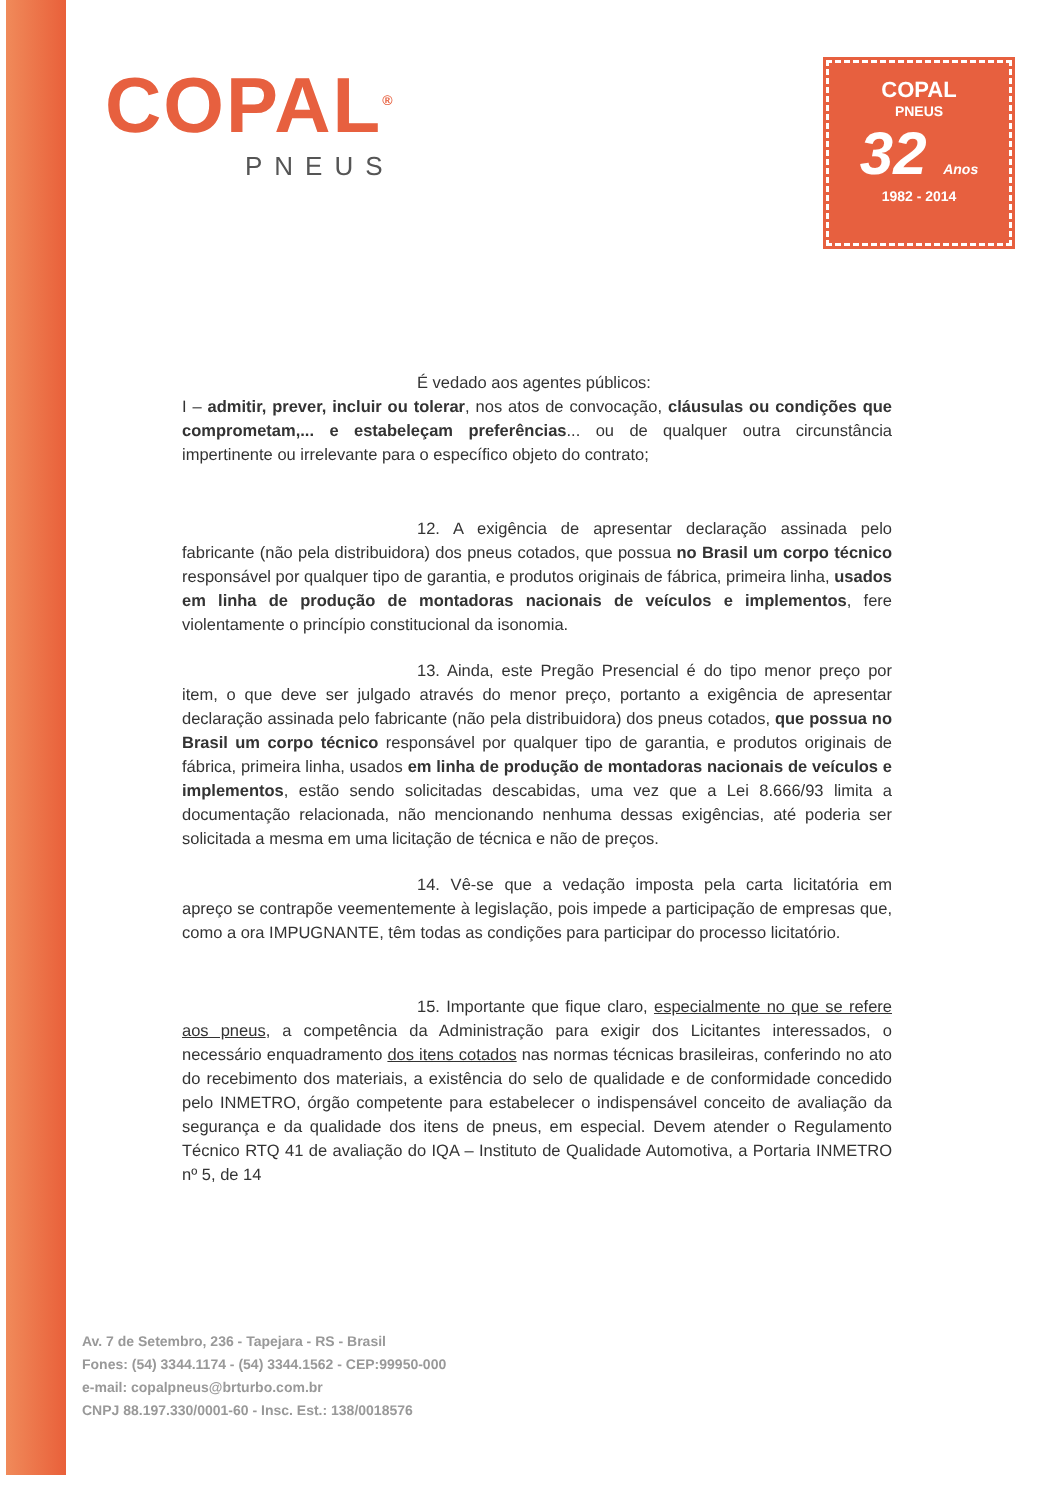COPAL<sup>®</sup>
PNEUS
COPAL
PNEUS
32 Anos
1982 - 2014
É vedado aos agentes públicos:
I – admitir, prever, incluir ou tolerar, nos atos de convocação, cláusulas ou condições que comprometam,... e estabeleçam preferências... ou de qualquer outra circunstância impertinente ou irrelevante para o específico objeto do contrato;
12. A exigência de apresentar declaração assinada pelo fabricante (não pela distribuidora) dos pneus cotados, que possua no Brasil um corpo técnico responsável por qualquer tipo de garantia, e produtos originais de fábrica, primeira linha, usados em linha de produção de montadoras nacionais de veículos e implementos, fere violentamente o princípio constitucional da isonomia.
13. Ainda, este Pregão Presencial é do tipo menor preço por item, o que deve ser julgado através do menor preço, portanto a exigência de apresentar declaração assinada pelo fabricante (não pela distribuidora) dos pneus cotados, que possua no Brasil um corpo técnico responsável por qualquer tipo de garantia, e produtos originais de fábrica, primeira linha, usados em linha de produção de montadoras nacionais de veículos e implementos, estão sendo solicitadas descabidas, uma vez que a Lei 8.666/93 limita a documentação relacionada, não mencionando nenhuma dessas exigências, até poderia ser solicitada a mesma em uma licitação de técnica e não de preços.
14. Vê-se que a vedação imposta pela carta licitatória em apreço se contrapõe veementemente à legislação, pois impede a participação de empresas que, como a ora IMPUGNANTE, têm todas as condições para participar do processo licitatório.
15. Importante que fique claro, especialmente no que se refere aos pneus, a competência da Administração para exigir dos Licitantes interessados, o necessário enquadramento dos itens cotados nas normas técnicas brasileiras, conferindo no ato do recebimento dos materiais, a existência do selo de qualidade e de conformidade concedido pelo INMETRO, órgão competente para estabelecer o indispensável conceito de avaliação da segurança e da qualidade dos itens de pneus, em especial. Devem atender o Regulamento Técnico RTQ 41 de avaliação do IQA – Instituto de Qualidade Automotiva, a Portaria INMETRO nº 5, de 14
Av. 7 de Setembro, 236 - Tapejara - RS - Brasil
Fones: (54) 3344.1174 - (54) 3344.1562 - CEP:99950-000
e-mail: copalpneus@brturbo.com.br
CNPJ 88.197.330/0001-60 - Insc. Est.: 138/0018576